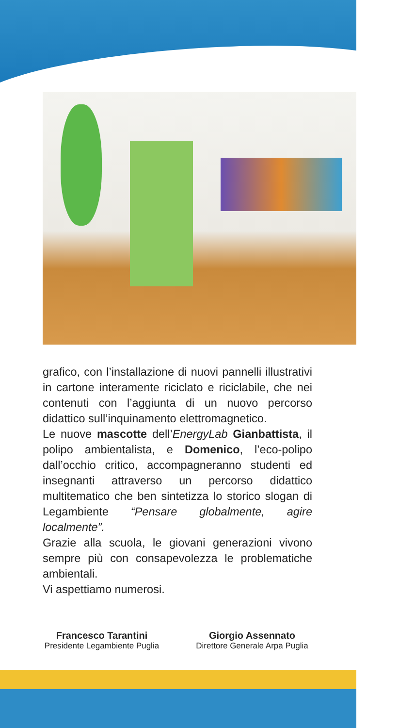grafico, con l’installazione di nuovi pannelli illustrativi in cartone interamente riciclato e riciclabile, che nei contenuti con l’aggiunta di un nuovo percorso didattico sull’inquinamento elettromagnetico.
Le nuove mascotte dell’EnergyLab Gianbattista, il polipo ambientalista, e Domenico, l’eco-polipo dall’occhio critico, accompagneranno studenti ed insegnanti attraverso un percorso didattico multitematico che ben sintetizza lo storico slogan di Legambiente “Pensare globalmente, agire localmente”.
Grazie alla scuola, le giovani generazioni vivono sempre più con consapevolezza le problematiche ambientali.
Vi aspettiamo numerosi.
Francesco Tarantini
Presidente Legambiente Puglia
Giorgio Assennato
Direttore Generale Arpa Puglia